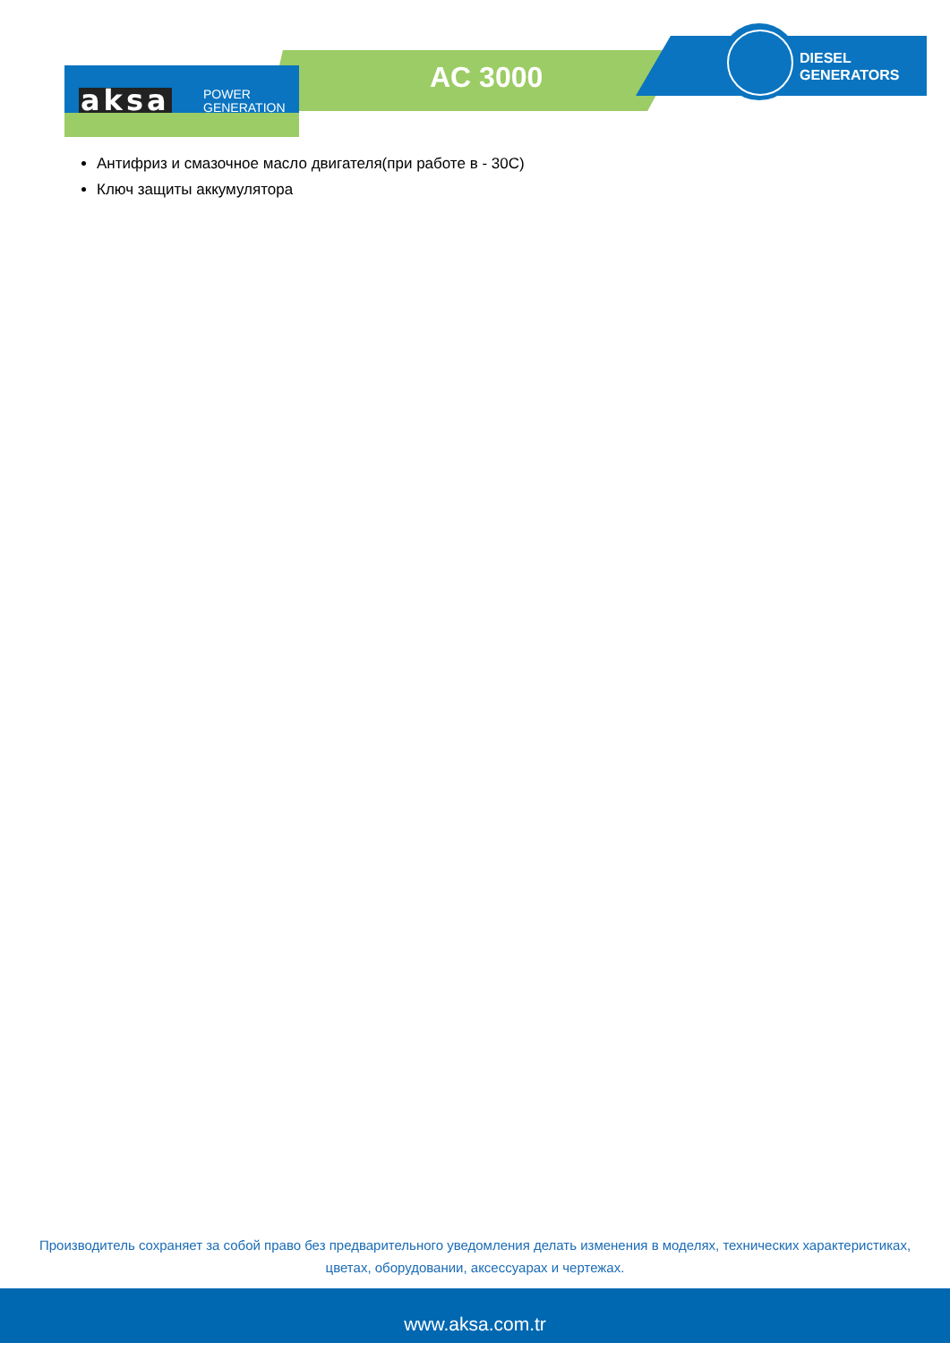aksa
POWER
GENERATION
AC 3000
DIESEL
GENERATORS
Антифриз и смазочное масло двигателя(при работе в - 30С)
Ключ защиты аккумулятора
Производитель сохраняет за собой право без предварительного уведомления делать изменения в моделях, технических характеристиках, цветах, оборудовании, аксессуарах и чертежах.
www.aksa.com.tr